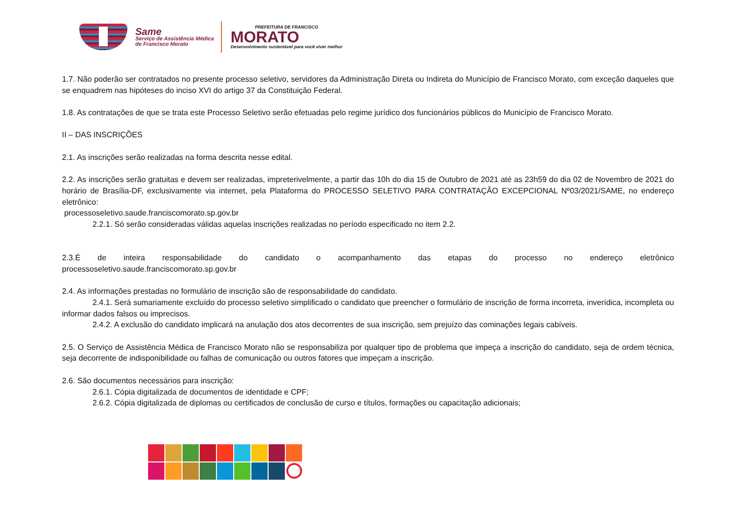Same
Serviço de Assistência Médica
de Francisco Morato
PREFEITURA DE FRANCISCO
MORATO
Desenvolvimento sustentável para você viver melhor
1.7. Não poderão ser contratados no presente processo seletivo, servidores da Administração Direta ou Indireta do Município de Francisco Morato, com exceção daqueles que se enquadrem nas hipóteses do inciso XVI do artigo 37 da Constituição Federal.
1.8. As contratações de que se trata este Processo Seletivo serão efetuadas pelo regime jurídico dos funcionários públicos do Município de Francisco Morato.
II – DAS INSCRIÇÕES
2.1. As inscrições serão realizadas na forma descrita nesse edital.
2.2. As inscrições serão gratuitas e devem ser realizadas, impreterivelmente, a partir das 10h do dia 15 de Outubro de 2021 até as 23h59 do dia 02 de Novembro de 2021 do horário de Brasília-DF, exclusivamente via internet, pela Plataforma do PROCESSO SELETIVO PARA CONTRATAÇÃO EXCEPCIONAL Nº03/2021/SAME, no endereço eletrônico:
processoseletivo.saude.franciscomorato.sp.gov.br
2.2.1. Só serão consideradas válidas aquelas inscrições realizadas no período especificado no item 2.2.
2.3.É de inteira responsabilidade do candidato o acompanhamento das etapas do processo no endereço eletrônico
processoseletivo.saude.franciscomorato.sp.gov.br
2.4. As informações prestadas no formulário de inscrição são de responsabilidade do candidato.
2.4.1. Será sumariamente excluído do processo seletivo simplificado o candidato que preencher o formulário de inscrição de forma incorreta, inverídica, incompleta ou informar dados falsos ou imprecisos.
2.4.2. A exclusão do candidato implicará na anulação dos atos decorrentes de sua inscrição, sem prejuízo das cominações legais cabíveis.
2.5. O Serviço de Assistência Médica de Francisco Morato não se responsabiliza por qualquer tipo de problema que impeça a inscrição do candidato, seja de ordem técnica, seja decorrente de indisponibilidade ou falhas de comunicação ou outros fatores que impeçam a inscrição.
2.6. São documentos necessários para inscrição:
2.6.1. Cópia digitalizada de documentos de identidade e CPF;
2.6.2. Cópia digitalizada de diplomas ou certificados de conclusão de curso e títulos, formações ou capacitação adicionais;